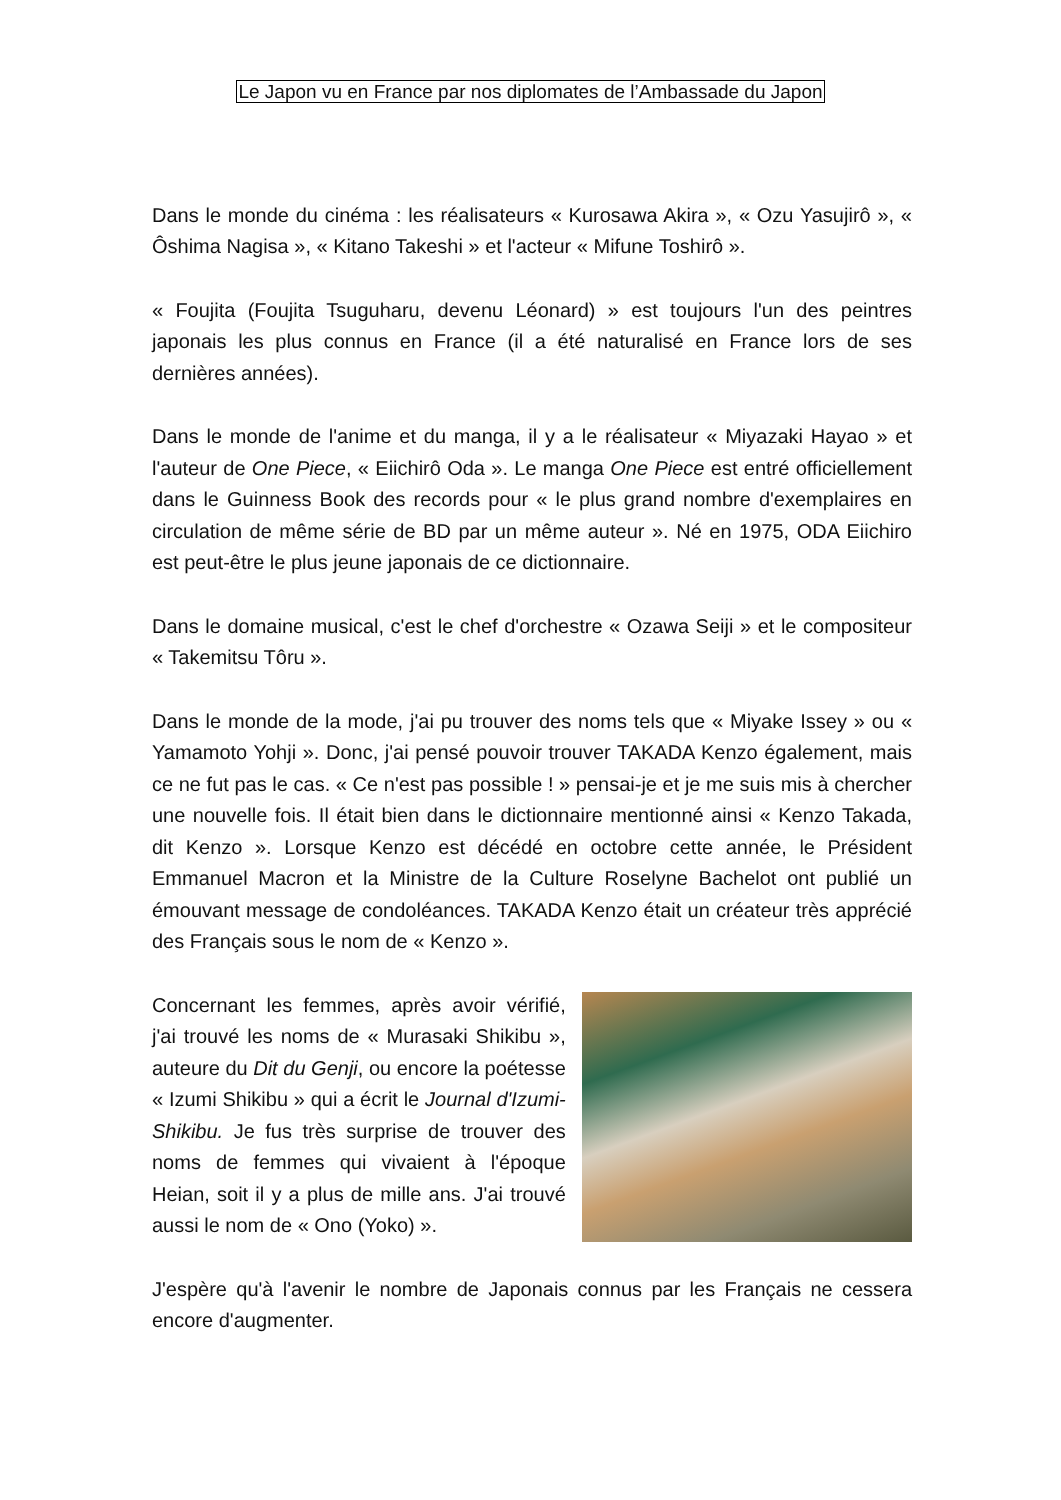Le Japon vu en France par nos diplomates de l’Ambassade du Japon
Dans le monde du cinéma : les réalisateurs « Kurosawa Akira », « Ozu Yasujirô », « Ôshima Nagisa », « Kitano Takeshi » et l'acteur « Mifune Toshirô ».
« Foujita (Foujita Tsuguharu, devenu Léonard) » est toujours l'un des peintres japonais les plus connus en France (il a été naturalisé en France lors de ses dernières années).
Dans le monde de l'anime et du manga, il y a le réalisateur « Miyazaki Hayao » et l'auteur de One Piece, « Eiichirô Oda ». Le manga One Piece est entré officiellement dans le Guinness Book des records pour « le plus grand nombre d'exemplaires en circulation de même série de BD par un même auteur ». Né en 1975, ODA Eiichiro est peut-être le plus jeune japonais de ce dictionnaire.
Dans le domaine musical, c'est le chef d'orchestre « Ozawa Seiji » et le compositeur « Takemitsu Tôru ».
Dans le monde de la mode, j'ai pu trouver des noms tels que « Miyake Issey » ou « Yamamoto Yohji ». Donc, j'ai pensé pouvoir trouver TAKADA Kenzo également, mais ce ne fut pas le cas. « Ce n'est pas possible ! » pensai-je et je me suis mis à chercher une nouvelle fois. Il était bien dans le dictionnaire mentionné ainsi « Kenzo Takada, dit Kenzo ». Lorsque Kenzo est décédé en octobre cette année, le Président Emmanuel Macron et la Ministre de la Culture Roselyne Bachelot ont publié un émouvant message de condoléances. TAKADA Kenzo était un créateur très apprécié des Français sous le nom de « Kenzo ».
Concernant les femmes, après avoir vérifié, j'ai trouvé les noms de « Murasaki Shikibu », auteure du Dit du Genji, ou encore la poétesse « Izumi Shikibu » qui a écrit le Journal d'Izumi-Shikibu. Je fus très surprise de trouver des noms de femmes qui vivaient à l'époque Heian, soit il y a plus de mille ans. J'ai trouvé aussi le nom de « Ono (Yoko) ».
J'espère qu'à l'avenir le nombre de Japonais connus par les Français ne cessera encore d'augmenter.